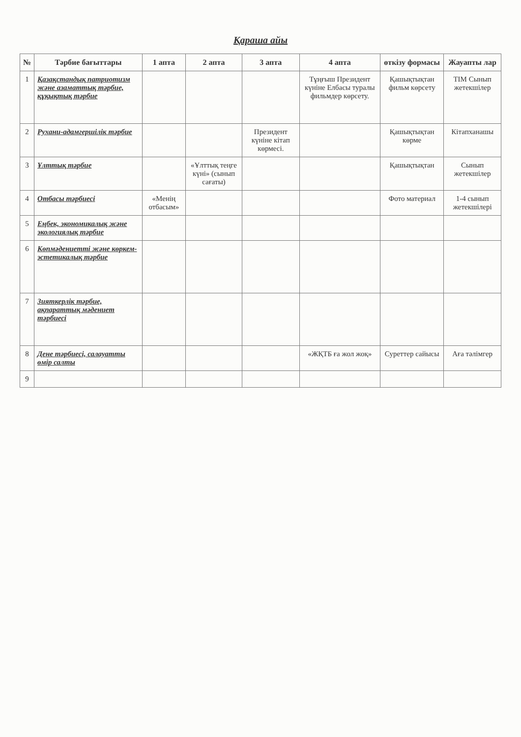Қараша айы
| № | Тәрбие бағыттары | 1 апта | 2 апта | 3 апта | 4 апта | өткізу формасы | Жауапты лар |
| --- | --- | --- | --- | --- | --- | --- | --- |
| 1 | Қазақстандық патриотизм және азаматтық тәрбие, құқықтық тәрбие | | | | Тұңғыш Президент күніне Елбасы туралы фильмдер көрсету. | Қашықтықтан фильм көрсету | ТІМ Сынып жетекшілер |
| 2 | Рухани-адамгершілік тәрбие | | | Президент күніне кітап көрмесі. | | Қашықтықтан көрме | Кітапханашы |
| 3 | Ұлттық тәрбие | | «Ұлттық теңге күні» (сынып сағаты) | | | Қашықтықтан | Сынып жетекшілер |
| 4 | Отбасы тәрбиесі | «Менің отбасым» | | | | Фото материал | 1-4 сынып жетекшілері |
| 5 | Еңбек, экономикалық және экологиялық тәрбие | | | | | | |
| 6 | Көпмәдениетті және көркем-эстетикалық тәрбие | | | | | | |
| 7 | Зияткерлік тәрбие, ақпараттық мәдениет тәрбиесі | | | | | | |
| 8 | Дене тәрбиесі, салауатты өмір салты | | | | «ЖҚТБ ға жол жоқ» | Суреттер сайысы | Аға тәлімгер |
| 9 | | | | | | | |